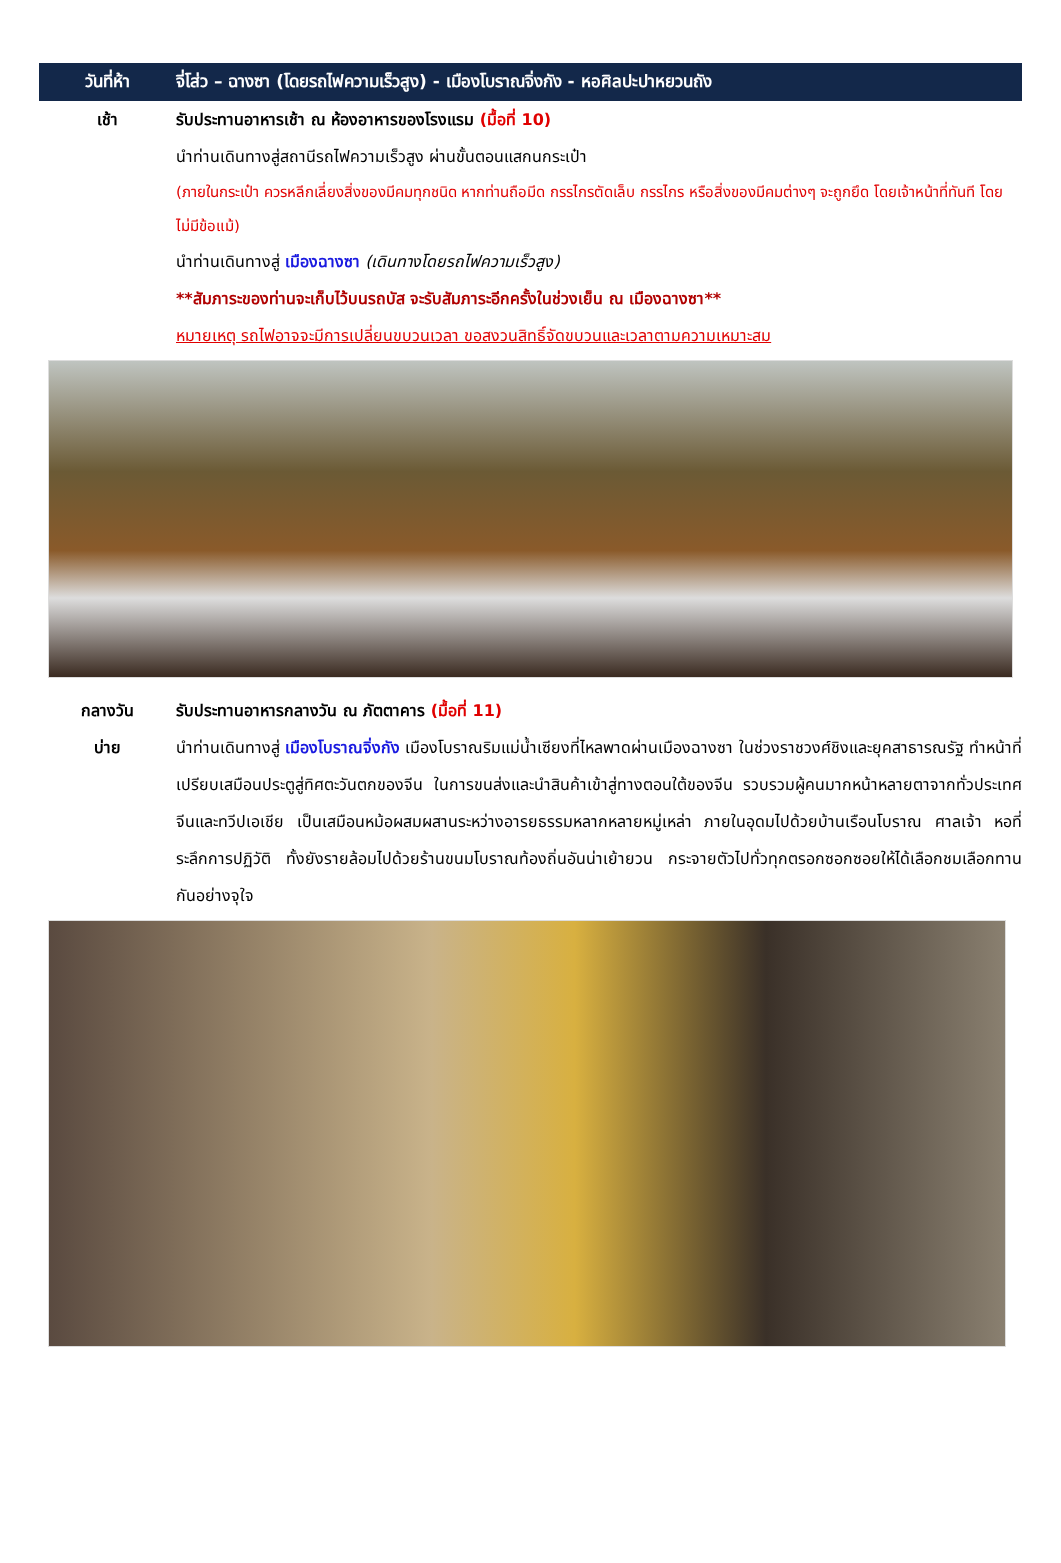วันที่ห้า
จี่โส่ว – ฉางซา (โดยรถไฟความเร็วสูง) - เมืองโบราณจิ่งกัง - หอศิลปะปาหยวนถัง
เช้า รับประทานอาหารเช้า ณ ห้องอาหารของโรงแรม (มื้อที่ 10)
นำท่านเดินทางสู่สถานีรถไฟความเร็วสูง ผ่านขั้นตอนแสกนกระเป๋า
(ภายในกระเป๋า ควรหลีกเลี่ยงสิ่งของมีคมทุกชนิด หากท่านถือมีด กรรไกรตัดเล็บ กรรไกร หรือสิ่งของมีคมต่างๆ จะถูกยึด โดยเจ้าหน้าที่ทันที โดยไม่มีข้อแม้)
นำท่านเดินทางสู่ เมืองฉางซา (เดินทางโดยรถไฟความเร็วสูง)
**สัมภาระของท่านจะเก็บไว้บนรถบัส จะรับสัมภาระอีกครั้งในช่วงเย็น ณ เมืองฉางซา**
หมายเหตุ รถไฟอาจจะมีการเปลี่ยนขบวนเวลา ขอสงวนสิทธิ์จัดขบวนและเวลาตามความเหมาะสม
กลางวัน
บ่าย
รับประทานอาหารกลางวัน ณ ภัตตาคาร (มื้อที่ 11)
นำท่านเดินทางสู่ เมืองโบราณจิ่งกัง เมืองโบราณริมแม่น้ำเซียงที่ไหลพาดผ่านเมืองฉางซา ในช่วงราชวงศ์ชิงและยุคสาธารณรัฐ ทำหน้าที่เปรียบเสมือนประตูสู่ทิศตะวันตกของจีน ในการขนส่งและนำสินค้าเข้าสู่ทางตอนใต้ของจีน รวบรวมผู้คนมากหน้าหลายตาจากทั่วประเทศจีนและทวีปเอเชีย เป็นเสมือนหม้อผสมผสานระหว่างอารยธรรมหลากหลายหมู่เหล่า ภายในอุดมไปด้วยบ้านเรือนโบราณ ศาลเจ้า หอที่ระลึกการปฏิวัติ ทั้งยังรายล้อมไปด้วยร้านขนมโบราณท้องถิ่นอันน่าเย้ายวน กระจายตัวไปทั่วทุกตรอกซอกซอยให้ได้เลือกชมเลือกทานกันอย่างจุใจ